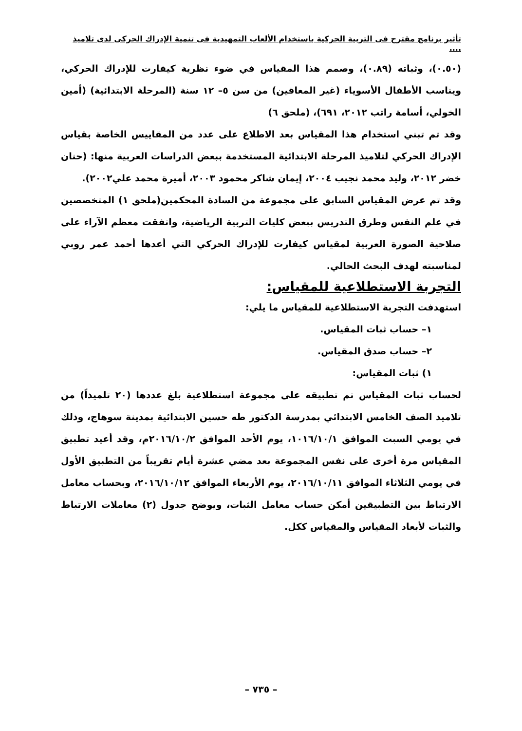تأثير برنامج مقترح فى التربية الحركية باستخدام الألعاب التمهيدية فى تنمية الإدراك الحركى لدى تلاميذ ....
(٠.٥٠)، وثباته (٠.٨٩)، وصمم هذا المقياس في ضوء نظرية كيفارت للإدراك الحركي، ويناسب الأطفال الأسوياء (غير المعاقين) من سن ٥– ١٢ سنة (المرحلة الابتدائية) (أمين الخولي، أسامة راتب ٢٠١٢، ٦٩١)، (ملحق ٦)
وقد تم تبني استخدام هذا المقياس بعد الاطلاع على عدد من المقاييس الخاصة بقياس الإدراك الحركي لتلاميذ المرحلة الابتدائية المستخدمة ببعض الدراسات العربية منها: (حنان خضر ٢٠١٢، وليد محمد نجيب ٢٠٠٤، إيمان شاكر محمود ٢٠٠٣، أميرة محمد علي٢٠٠٢).
وقد تم عرض المقياس السابق على مجموعة من السادة المحكمين(ملحق ١) المتخصصين في علم النفس وطرق التدريس ببعض كليات التربية الرياضية، واتفقت معظم الآراء على صلاحية الصورة العربية لمقياس كيفارت للإدراك الحركي التي أعدها أحمد عمر روبي لمناسبته لهدف البحث الحالي.
التجربة الاستطلاعية للمقياس:
استهدفت التجربة الاستطلاعية للمقياس ما يلي:
١– حساب ثبات المقياس.
٢– حساب صدق المقياس.
١) ثبات المقياس:
لحساب ثبات المقياس تم تطبيقه على مجموعة استطلاعية بلغ عددها (٢٠ تلميذاً) من تلاميذ الصف الخامس الابتدائي بمدرسة الدكتور طه حسين الابتدائية بمدينة سوهاج، وذلك في يومي السبت الموافق ١٠١٦/١٠/١، يوم الأحد الموافق ٢٠١٦/١٠/٢م، وقد أعيد تطبيق المقياس مرة أخرى على نفس المجموعة بعد مضي عشرة أيام تقريباً من التطبيق الأول في يومي الثلاثاء الموافق ٢٠١٦/١٠/١١، يوم الأربعاء الموافق ٢٠١٦/١٠/١٢، وبحساب معامل الارتباط بين التطبيقين أمكن حساب معامل الثبات، ويوضح جدول (٢) معاملات الارتباط والثبات لأبعاد المقياس والمقياس ككل.
– ٧٣٥ –